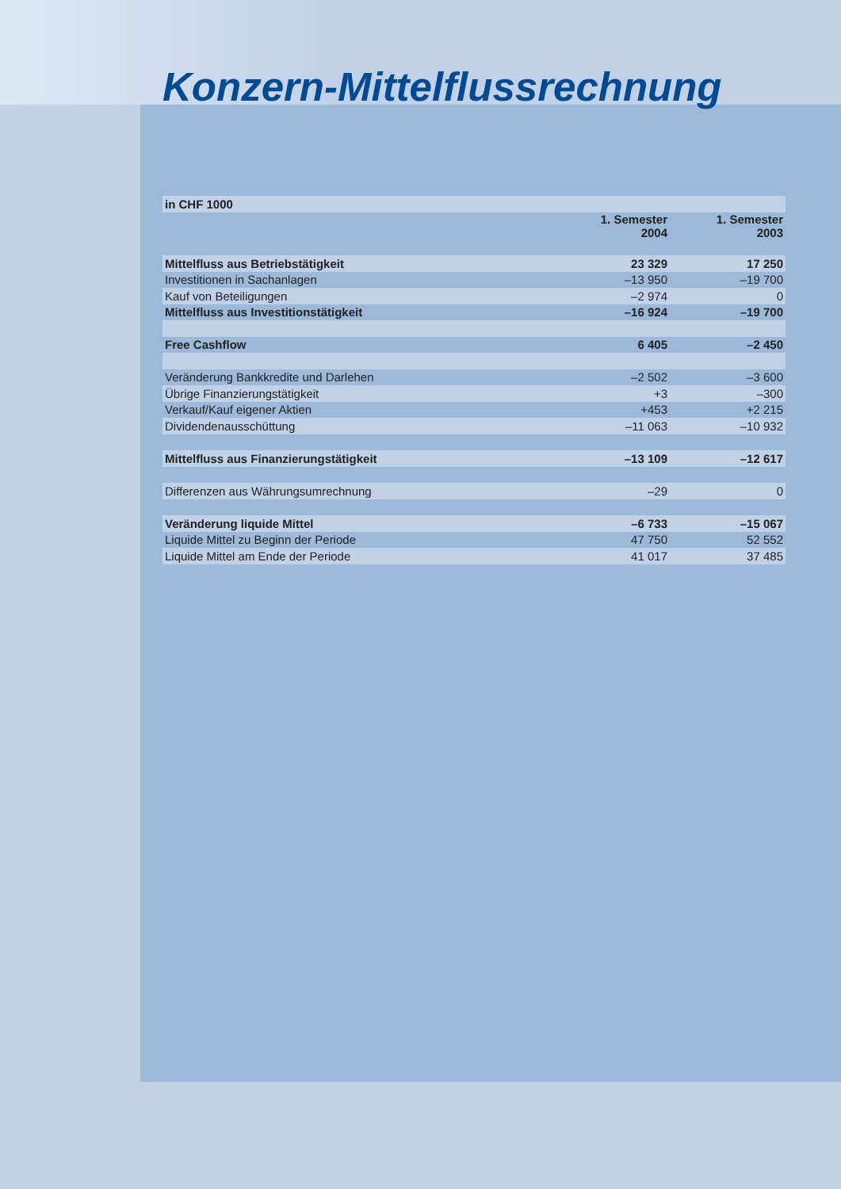Konzern-Mittelflussrechnung
| in CHF 1000 | | |
| --- | --- | --- |
| | 1. Semester 2004 | 1. Semester 2003 |
| Mittelfluss aus Betriebstätigkeit | 23 329 | 17 250 |
| Investitionen in Sachanlagen | –13 950 | –19 700 |
| Kauf von Beteiligungen | –2 974 | 0 |
| Mittelfluss aus Investitionstätigkeit | –16 924 | –19 700 |
| Free Cashflow | 6 405 | –2 450 |
| Veränderung Bankkredite und Darlehen | –2 502 | –3 600 |
| Übrige Finanzierungstätigkeit | +3 | –300 |
| Verkauf/Kauf eigener Aktien | +453 | +2 215 |
| Dividendenausschüttung | –11 063 | –10 932 |
| Mittelfluss aus Finanzierungstätigkeit | –13 109 | –12 617 |
| Differenzen aus Währungsumrechnung | –29 | 0 |
| Veränderung liquide Mittel | –6 733 | –15 067 |
| Liquide Mittel zu Beginn der Periode | 47 750 | 52 552 |
| Liquide Mittel am Ende der Periode | 41 017 | 37 485 |